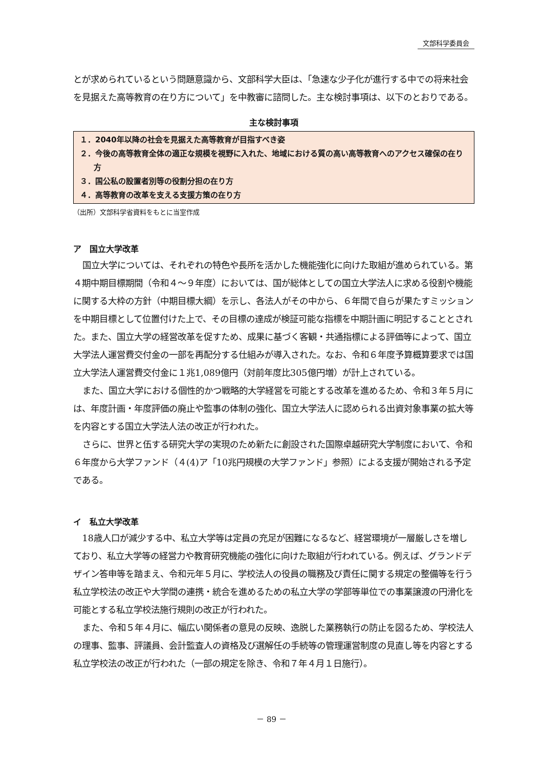文部科学委員会
とが求められているという問題意識から、文部科学大臣は、「急速な少子化が進行する中での将来社会を見据えた高等教育の在り方について」を中教審に諮問した。主な検討事項は、以下のとおりである。
主な検討事項
１．2040年以降の社会を見据えた高等教育が目指すべき姿
２．今後の高等教育全体の適正な規模を視野に入れた、地域における質の高い高等教育へのアクセス確保の在り方
３．国公私の設置者別等の役割分担の在り方
４．高等教育の改革を支える支援方策の在り方
（出所）文部科学省資料をもとに当室作成
ア　国立大学改革
国立大学については、それぞれの特色や長所を活かした機能強化に向けた取組が進められている。第４期中期目標期間（令和４～９年度）においては、国が総体としての国立大学法人に求める役割や機能に関する大枠の方針（中期目標大綱）を示し、各法人がその中から、６年間で自らが果たすミッションを中期目標として位置付けた上で、その目標の達成が検証可能な指標を中期計画に明記することとされた。また、国立大学の経営改革を促すため、成果に基づく客観・共通指標による評価等によって、国立大学法人運営費交付金の一部を再配分する仕組みが導入された。なお、令和６年度予算概算要求では国立大学法人運営費交付金に１兆1,089億円（対前年度比305億円増）が計上されている。
また、国立大学における個性的かつ戦略的大学経営を可能とする改革を進めるため、令和３年５月には、年度計画・年度評価の廃止や監事の体制の強化、国立大学法人に認められる出資対象事業の拡大等を内容とする国立大学法人法の改正が行われた。
さらに、世界と伍する研究大学の実現のため新たに創設された国際卓越研究大学制度において、令和６年度から大学ファンド（４(4)ア「10兆円規模の大学ファンド」参照）による支援が開始される予定である。
イ　私立大学改革
18歳人口が減少する中、私立大学等は定員の充足が困難になるなど、経営環境が一層厳しさを増しており、私立大学等の経営力や教育研究機能の強化に向けた取組が行われている。例えば、グランドデザイン答申等を踏まえ、令和元年５月に、学校法人の役員の職務及び責任に関する規定の整備等を行う私立学校法の改正や大学間の連携・統合を進めるための私立大学の学部等単位での事業譲渡の円滑化を可能とする私立学校法施行規則の改正が行われた。
また、令和５年４月に、幅広い関係者の意見の反映、逸脱した業務執行の防止を図るため、学校法人の理事、監事、評議員、会計監査人の資格及び選解任の手続等の管理運営制度の見直し等を内容とする私立学校法の改正が行われた（一部の規定を除き、令和７年４月１日施行）。
－ 89 －